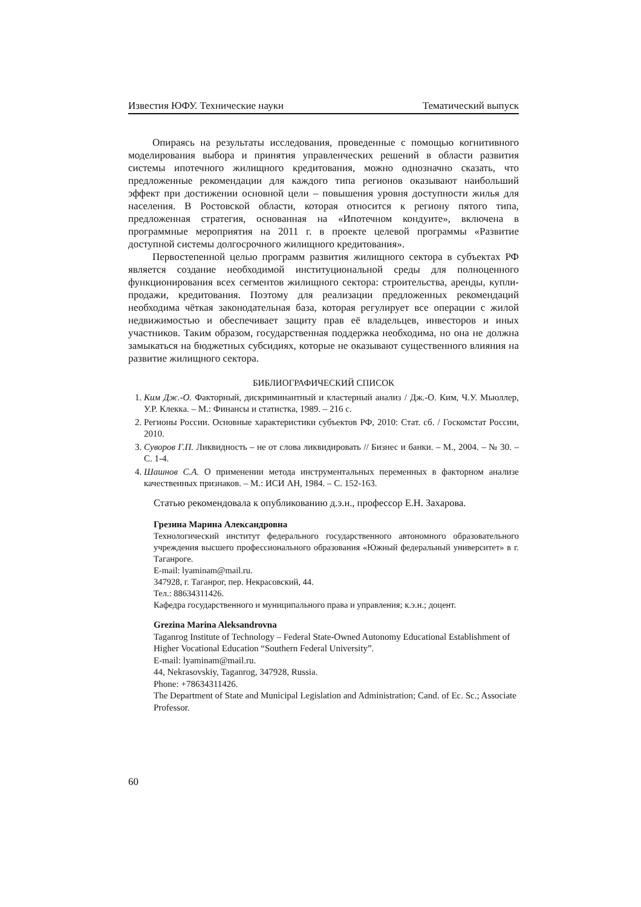Известия ЮФУ. Технические науки Тематический выпуск
Опираясь на результаты исследования, проведенные с помощью когнитивного моделирования выбора и принятия управленческих решений в области развития системы ипотечного жилищного кредитования, можно однозначно сказать, что предложенные рекомендации для каждого типа регионов оказывают наибольший эффект при достижении основной цели – повышения уровня доступности жилья для населения. В Ростовской области, которая относится к региону пятого типа, предложенная стратегия, основанная на «Ипотечном кондуите», включена в программные мероприятия на 2011 г. в проекте целевой программы «Развитие доступной системы долгосрочного жилищного кредитования».
Первостепенной целью программ развития жилищного сектора в субъектах РФ является создание необходимой институциональной среды для полноценного функционирования всех сегментов жилищного сектора: строительства, аренды, купли-продажи, кредитования. Поэтому для реализации предложенных рекомендаций необходима чёткая законодательная база, которая регулирует все операции с жилой недвижимостью и обеспечивает защиту прав её владельцев, инвесторов и иных участников. Таким образом, государственная поддержка необходима, но она не должна замыкаться на бюджетных субсидиях, которые не оказывают существенного влияния на развитие жилищного сектора.
БИБЛИОГРАФИЧЕСКИЙ СПИСОК
1. Ким Дж.-О. Факторный, дискриминантный и кластерный анализ / Дж.-О. Ким, Ч.У. Мьюллер, У.Р. Клекка. – М.: Финансы и статистка, 1989. – 216 с.
2. Регионы России. Основные характеристики субъектов РФ, 2010: Стат. сб. / Госкомстат России, 2010.
3. Суворов Г.П. Ликвидность – не от слова ликвидировать // Бизнес и банки. – М., 2004. – № 30. – С. 1-4.
4. Шашнов С.А. О применении метода инструментальных переменных в факторном анализе качественных признаков. – М.: ИСИ АН, 1984. – С. 152-163.
Статью рекомендовала к опубликованию д.э.н., профессор Е.Н. Захарова.
Грезина Марина Александровна
Технологический институт федерального государственного автономного образовательного учреждения высшего профессионального образования «Южный федеральный университет» в г. Таганроге.
E-mail: lyaminam@mail.ru.
347928, г. Таганрог, пер. Некрасовский, 44.
Тел.: 88634311426.
Кафедра государственного и муниципального права и управления; к.э.н.; доцент.
Grezina Marina Aleksandrovna
Taganrog Institute of Technology – Federal State-Owned Autonomy Educational Establishment of Higher Vocational Education “Southern Federal University”.
E-mail: lyaminam@mail.ru.
44, Nekrasovskiy, Taganrog, 347928, Russia.
Phone: +78634311426.
The Department of State and Municipal Legislation and Administration; Cand. of Ec. Sc.; Associate Professor.
60